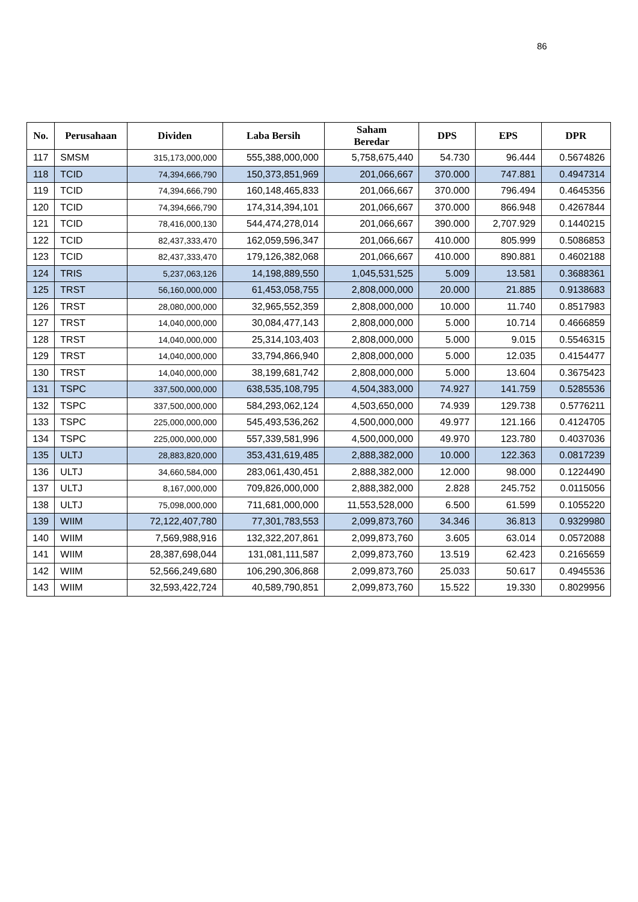86
| No. | Perusahaan | Dividen | Laba Bersih | Saham Beredar | DPS | EPS | DPR |
| --- | --- | --- | --- | --- | --- | --- | --- |
| 117 | SMSM | 315,173,000,000 | 555,388,000,000 | 5,758,675,440 | 54.730 | 96.444 | 0.5674826 |
| 118 | TCID | 74,394,666,790 | 150,373,851,969 | 201,066,667 | 370.000 | 747.881 | 0.4947314 |
| 119 | TCID | 74,394,666,790 | 160,148,465,833 | 201,066,667 | 370.000 | 796.494 | 0.4645356 |
| 120 | TCID | 74,394,666,790 | 174,314,394,101 | 201,066,667 | 370.000 | 866.948 | 0.4267844 |
| 121 | TCID | 78,416,000,130 | 544,474,278,014 | 201,066,667 | 390.000 | 2,707.929 | 0.1440215 |
| 122 | TCID | 82,437,333,470 | 162,059,596,347 | 201,066,667 | 410.000 | 805.999 | 0.5086853 |
| 123 | TCID | 82,437,333,470 | 179,126,382,068 | 201,066,667 | 410.000 | 890.881 | 0.4602188 |
| 124 | TRIS | 5,237,063,126 | 14,198,889,550 | 1,045,531,525 | 5.009 | 13.581 | 0.3688361 |
| 125 | TRST | 56,160,000,000 | 61,453,058,755 | 2,808,000,000 | 20.000 | 21.885 | 0.9138683 |
| 126 | TRST | 28,080,000,000 | 32,965,552,359 | 2,808,000,000 | 10.000 | 11.740 | 0.8517983 |
| 127 | TRST | 14,040,000,000 | 30,084,477,143 | 2,808,000,000 | 5.000 | 10.714 | 0.4666859 |
| 128 | TRST | 14,040,000,000 | 25,314,103,403 | 2,808,000,000 | 5.000 | 9.015 | 0.5546315 |
| 129 | TRST | 14,040,000,000 | 33,794,866,940 | 2,808,000,000 | 5.000 | 12.035 | 0.4154477 |
| 130 | TRST | 14,040,000,000 | 38,199,681,742 | 2,808,000,000 | 5.000 | 13.604 | 0.3675423 |
| 131 | TSPC | 337,500,000,000 | 638,535,108,795 | 4,504,383,000 | 74.927 | 141.759 | 0.5285536 |
| 132 | TSPC | 337,500,000,000 | 584,293,062,124 | 4,503,650,000 | 74.939 | 129.738 | 0.5776211 |
| 133 | TSPC | 225,000,000,000 | 545,493,536,262 | 4,500,000,000 | 49.977 | 121.166 | 0.4124705 |
| 134 | TSPC | 225,000,000,000 | 557,339,581,996 | 4,500,000,000 | 49.970 | 123.780 | 0.4037036 |
| 135 | ULTJ | 28,883,820,000 | 353,431,619,485 | 2,888,382,000 | 10.000 | 122.363 | 0.0817239 |
| 136 | ULTJ | 34,660,584,000 | 283,061,430,451 | 2,888,382,000 | 12.000 | 98.000 | 0.1224490 |
| 137 | ULTJ | 8,167,000,000 | 709,826,000,000 | 2,888,382,000 | 2.828 | 245.752 | 0.0115056 |
| 138 | ULTJ | 75,098,000,000 | 711,681,000,000 | 11,553,528,000 | 6.500 | 61.599 | 0.1055220 |
| 139 | WIIM | 72,122,407,780 | 77,301,783,553 | 2,099,873,760 | 34.346 | 36.813 | 0.9329980 |
| 140 | WIIM | 7,569,988,916 | 132,322,207,861 | 2,099,873,760 | 3.605 | 63.014 | 0.0572088 |
| 141 | WIIM | 28,387,698,044 | 131,081,111,587 | 2,099,873,760 | 13.519 | 62.423 | 0.2165659 |
| 142 | WIIM | 52,566,249,680 | 106,290,306,868 | 2,099,873,760 | 25.033 | 50.617 | 0.4945536 |
| 143 | WIIM | 32,593,422,724 | 40,589,790,851 | 2,099,873,760 | 15.522 | 19.330 | 0.8029956 |